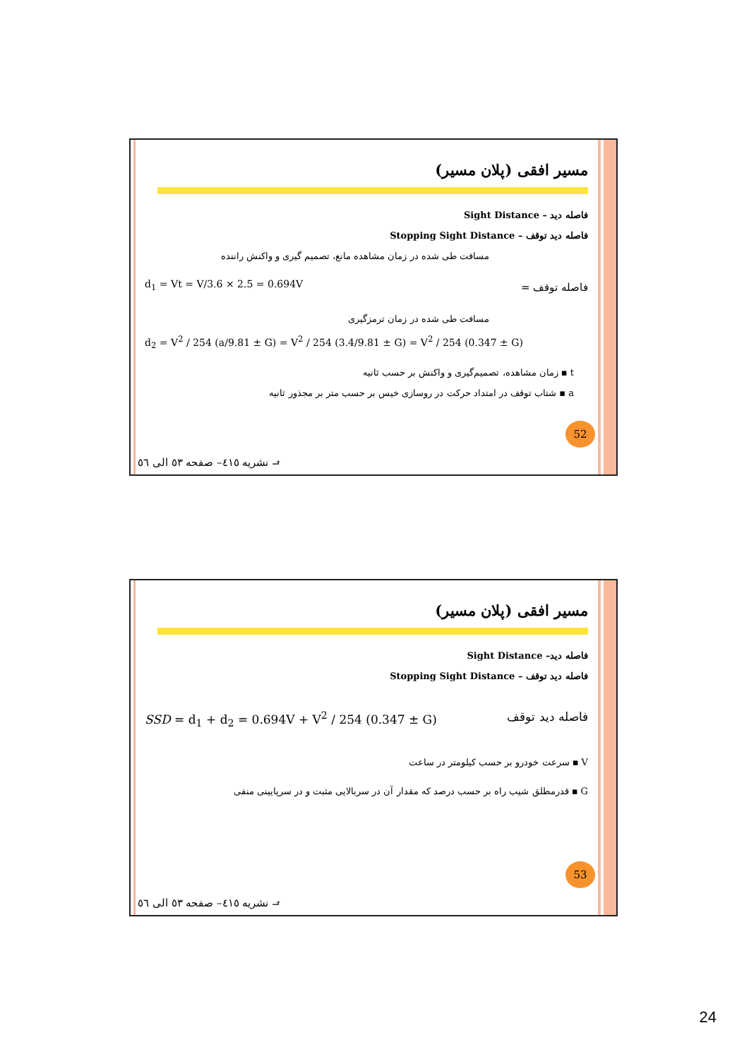مسیر افقی (پلان مسیر)
فاصله دید – Sight Distance
فاصله دید توقف – Stopping Sight Distance
مسافت طی شده در زمان مشاهده مانع، تصمیم گیری و واکنش راننده
d<sub>1</sub> = Vt = V/3.6 × 2.5 = 0.694V فاصله توقف =
مسافت طی شده در زمان ترمزگیری
d<sub>2</sub> = V<sup>2</sup> / 254 (a/9.81 ± G) = V<sup>2</sup> / 254 (3.4/9.81 ± G) = V<sup>2</sup> / 254 (0.347 ± G)
t ▪ زمان مشاهده، تصمیم‌گیری و واکنش بر حسب ثانیه
a ▪ شتاب توقف در امتداد حرکت در روسازی خیس بر حسب متر بر مجذور ثانیه
52
⬏ نشریه ٤١٥– صفحه ٥٣ الی ٥٦
مسیر افقی (پلان مسیر)
فاصله دید– Sight Distance
فاصله دید توقف – Stopping Sight Distance
SSD = d<sub>1</sub> + d<sub>2</sub> = 0.694V + V<sup>2</sup> / 254 (0.347 ± G) فاصله دید توقف
V ▪ سرعت خودرو بر حسب کیلومتر در ساعت
G ▪ قدرمطلق شیب راه بر حسب درصد که مقدار آن در سربالایی مثبت و در سرپایینی منفی
53
⬏ نشریه ٤١٥– صفحه ٥٣ الی ٥٦
24